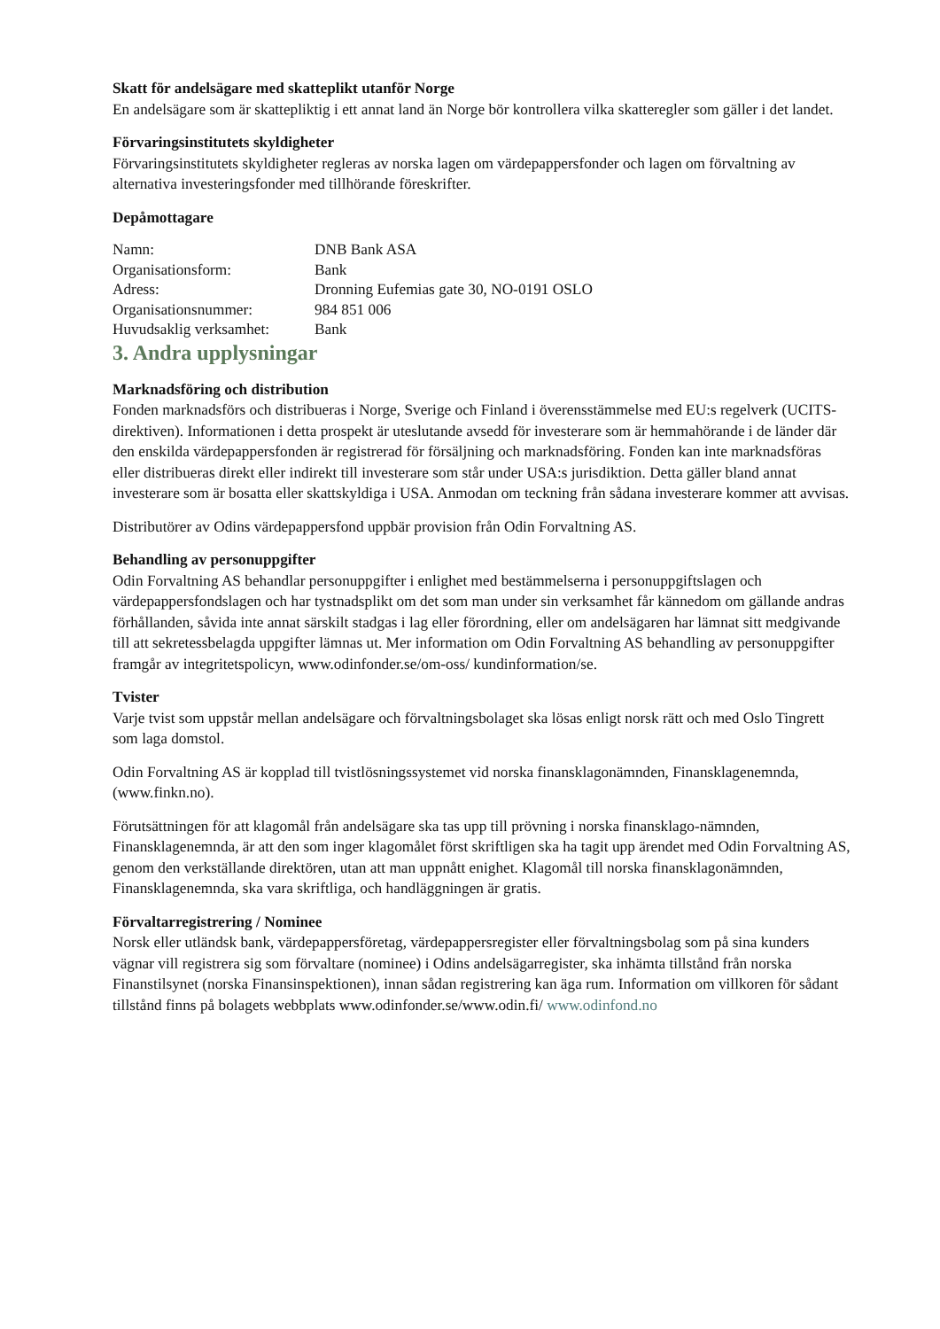Skatt för andelsägare med skatteplikt utanför Norge
En andelsägare som är skattepliktig i ett annat land än Norge bör kontrollera vilka skatteregler som gäller i det landet.
Förvaringsinstitutets skyldigheter
Förvaringsinstitutets skyldigheter regleras av norska lagen om värdepappersfonder och lagen om förvaltning av alternativa investeringsfonder med tillhörande föreskrifter.
Depåmottagare
| Namn: | DNB Bank ASA |
| Organisationsform: | Bank |
| Adress: | Dronning Eufemias gate 30, NO-0191 OSLO |
| Organisationsnummer: | 984 851 006 |
| Huvudsaklig verksamhet: | Bank |
3. Andra upplysningar
Marknadsföring och distribution
Fonden marknadsförs och distribueras i Norge, Sverige och Finland i överensstämmelse med EU:s regelverk (UCITS-direktiven). Informationen i detta prospekt är uteslutande avsedd för investerare som är hemmahörande i de länder där den enskilda värdepappersfonden är registrerad för försäljning och marknadsföring. Fonden kan inte marknadsföras eller distribueras direkt eller indirekt till investerare som står under USA:s jurisdiktion. Detta gäller bland annat investerare som är bosatta eller skattskyldiga i USA. Anmodan om teckning från sådana investerare kommer att avvisas.
Distributörer av Odins värdepappersfond uppbär provision från Odin Forvaltning AS.
Behandling av personuppgifter
Odin Forvaltning AS behandlar personuppgifter i enlighet med bestämmelserna i personuppgiftslagen och värdepappersfondslagen och har tystnadsplikt om det som man under sin verksamhet får kännedom om gällande andras förhållanden, såvida inte annat särskilt stadgas i lag eller förordning, eller om andelsägaren har lämnat sitt medgivande till att sekretessbelagda uppgifter lämnas ut. Mer information om Odin Forvaltning AS behandling av personuppgifter framgår av integritetspolicyn, www.odinfonder.se/om-oss/ kundinformation/se.
Tvister
Varje tvist som uppstår mellan andelsägare och förvaltningsbolaget ska lösas enligt norsk rätt och med Oslo Tingrett som laga domstol.
Odin Forvaltning AS är kopplad till tvistlösningssystemet vid norska finansklagonämnden, Finansklagenemnda, (www.finkn.no).
Förutsättningen för att klagomål från andelsägare ska tas upp till prövning i norska finansklago-nämnden, Finansklagenemnda, är att den som inger klagomålet först skriftligen ska ha tagit upp ärendet med Odin Forvaltning AS, genom den verkställande direktören, utan att man uppnått enighet. Klagomål till norska finansklagonämnden, Finansklagenemnda, ska vara skriftliga, och handläggningen är gratis.
Förvaltarregistrering / Nominee
Norsk eller utländsk bank, värdepappersföretag, värdepappersregister eller förvaltningsbolag som på sina kunders vägnar vill registrera sig som förvaltare (nominee) i Odins andelsägarregister, ska inhämta tillstånd från norska Finanstilsynet (norska Finansinspektionen), innan sådan registrering kan äga rum. Information om villkoren för sådant tillstånd finns på bolagets webbplats www.odinfonder.se/www.odin.fi/ www.odinfond.no